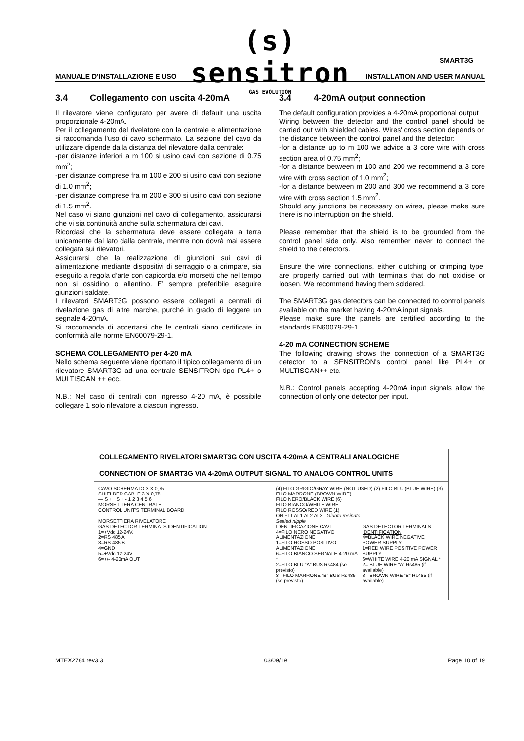(s) sensitron
GAS EVOLUTION
SMART3G
MANUALE D'INSTALLAZIONE E USO INSTALLATION AND USER MANUAL
3.4 Collegamento con uscita 4-20mA
Il rilevatore viene configurato per avere di default una uscita proporzionale 4-20mA.
Per il collegamento del rivelatore con la centrale e alimentazione si raccomanda l'uso di cavo schermato. La sezione del cavo da utilizzare dipende dalla distanza del rilevatore dalla centrale:
-per distanze inferiori a m 100 si usino cavi con sezione di 0.75 mm<sup>2</sup>;
-per distanze comprese fra m 100 e 200 si usino cavi con sezione di 1.0 mm<sup>2</sup>;
-per distanze comprese fra m 200 e 300 si usino cavi con sezione di 1.5 mm<sup>2</sup>.
Nel caso vi siano giunzioni nel cavo di collegamento, assicurarsi che vi sia continuità anche sulla schermatura dei cavi.
Ricordasi che la schermatura deve essere collegata a terra unicamente dal lato dalla centrale, mentre non dovrà mai essere collegata sui rilevatori.
Assicurarsi che la realizzazione di giunzioni sui cavi di alimentazione mediante dispositivi di serraggio o a crimpare, sia eseguito a regola d’arte con capicorda e/o morsetti che nel tempo non si ossidino o allentino. E’ sempre preferibile eseguire giunzioni saldate.
I rilevatori SMART3G possono essere collegati a centrali di rivelazione gas di altre marche, purché in grado di leggere un segnale 4-20mA.
Si raccomanda di accertarsi che le centrali siano certificate in conformità alle norme EN60079-29-1.
SCHEMA COLLEGAMENTO per 4-20 mA
Nello schema seguente viene riportato il tipico collegamento di un rilevatore SMART3G ad una centrale SENSITRON tipo PL4+ o MULTISCAN ++ ecc.
N.B.: Nel caso di centrali con ingresso 4-20 mA, è possibile collegare 1 solo rilevatore a ciascun ingresso.
3.4 4-20mA output connection
The default configuration provides a 4-20mA proportional output
Wiring between the detector and the control panel should be carried out with shielded cables. Wires' cross section depends on the distance between the control panel and the detector:
-for a distance up to m 100 we advice a 3 core wire with cross section area of 0.75 mm<sup>2</sup>;
-for a distance between m 100 and 200 we recommend a 3 core wire with cross section of 1.0 mm<sup>2</sup>;
-for a distance between m 200 and 300 we recommend a 3 core wire with cross section 1.5 mm<sup>2</sup>.
Should any junctions be necessary on wires, please make sure there is no interruption on the shield.
Please remember that the shield is to be grounded from the control panel side only. Also remember never to connect the shield to the detectors.
Ensure the wire connections, either clutching or crimping type, are properly carried out with terminals that do not oxidise or loosen. We recommend having them soldered.
The SMART3G gas detectors can be connected to control panels available on the market having 4-20mA input signals.
Please make sure the panels are certified according to the standards EN60079-29-1..
4-20 mA CONNECTION SCHEME
The following drawing shows the connection of a SMART3G detector to a SENSITRON's control panel like PL4+ or MULTISCAN++ etc.
N.B.: Control panels accepting 4-20mA input signals allow the connection of only one detector per input.
COLLEGAMENTO RIVELATORI SMART3G CON USCITA 4-20mA A CENTRALI ANALOGICHE
CONNECTION OF SMART3G VIA 4-20mA OUTPUT SIGNAL TO ANALOG CONTROL UNITS
CAVO SCHERMATO 3 X 0,75
SHIELDED CABLE 3 X 0,75
— S + S + - 1 2 3 4 5 6
MORSETTIERA CENTRALE
CONTROL UNIT'S TERMINAL BOARD
MORSETTIERA RIVELATORE
GAS DETECTOR TERMINALS IDENTIFICATION
1=+Vdc 12-24V.
2=RS 485 A
3=RS 485 B
4=GND
5=+Vdc 12-24V.
6=+/- 4-20mA OUT
(4) FILO GRIGIO/GRAY WIRE (NOT USED) (2) FILO BLU (BLUE WIRE) (3) FILO MARRONE (BROWN WIRE)
FILO NERO/BLACK WIRE (6)
FILO BIANCO/WHITE WIRE
FILO ROSSO/RED WIRE (1)
ON FLT AL1 AL2 AL3 Giunto resinato
Sealed nipple
IDENTIFICAZIONE CAVI
4=FILO NERO NEGATIVO ALIMENTAZIONE
1=FILO ROSSO POSITIVO ALIMENTAZIONE
6=FILO BIANCO SEGNALE 4-20 mA *
2=FILO BLU “A” BUS Rs484 (se previsto)
3= FILO MARRONE “B” BUS Rs485 (se previsto)
GAS DETECTOR TERMINALS IDENTIFICATION
4=BLACK WIRE NEGATIVE POWER SUPPLY
1=RED WIRE POSITIVE POWER SUPPLY
6=WHITE WIRE 4-20 mA SIGNAL *
2= BLUE WIRE “A” Rs485 (if available)
3= BROWN WIRE “B” Rs485 (if available)
MTEX2784 rev3.3 03/09/19 Page 10 of 19